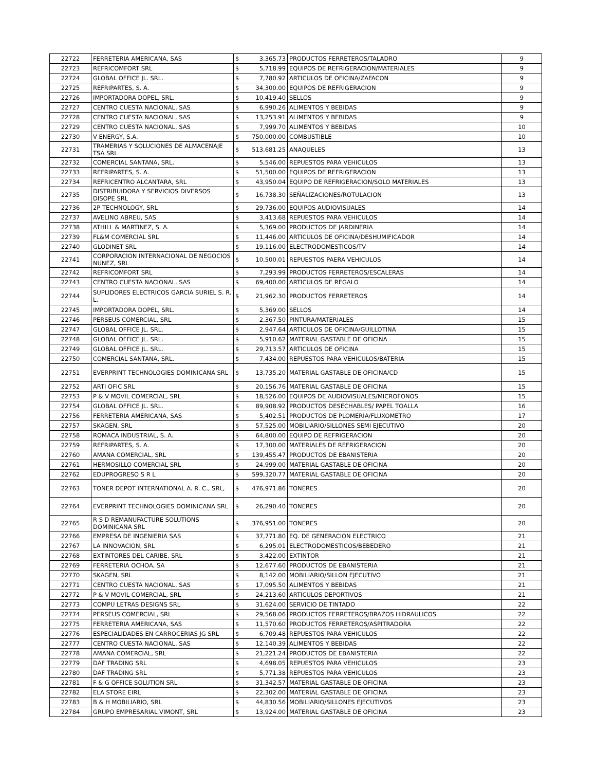| 22722 | FERRETERIA AMERICANA, SAS | $ | 3,365.73 | PRODUCTOS FERRETEROS/TALADRO | 9 |
| 22723 | REFRICOMFORT SRL | $ | 5,718.99 | EQUIPOS DE REFRIGERACION/MATERIALES | 9 |
| 22724 | GLOBAL OFFICE JL. SRL. | $ | 7,780.92 | ARTICULOS DE OFICINA/ZAFACON | 9 |
| 22725 | REFRIPARTES, S. A. | $ | 34,300.00 | EQUIPOS DE REFRIGERACION | 9 |
| 22726 | IMPORTADORA DOPEL, SRL. | $ | 10,419.40 | SELLOS | 9 |
| 22727 | CENTRO CUESTA NACIONAL, SAS | $ | 6,990.26 | ALIMENTOS Y BEBIDAS | 9 |
| 22728 | CENTRO CUESTA NACIONAL, SAS | $ | 13,253.91 | ALIMENTOS Y BEBIDAS | 9 |
| 22729 | CENTRO CUESTA NACIONAL, SAS | $ | 7,999.70 | ALIMENTOS Y BEBIDAS | 10 |
| 22730 | V ENERGY, S.A. | $ | 750,000.00 | COMBUSTIBLE | 10 |
| 22731 | TRAMERIAS Y SOLUCIONES DE ALMACENAJE TSA SRL | $ | 513,681.25 | ANAQUELES | 13 |
| 22732 | COMERCIAL SANTANA, SRL. | $ | 5,546.00 | REPUESTOS PARA VEHICULOS | 13 |
| 22733 | REFRIPARTES, S. A. | $ | 51,500.00 | EQUIPOS DE REFRIGERACION | 13 |
| 22734 | REFRICENTRO ALCANTARA, SRL | $ | 43,950.04 | EQUIPO DE REFRIGERACION/SOLO MATERIALES | 13 |
| 22735 | DISTRIBUIDORA Y SERVICIOS DIVERSOS DISOPE SRL | $ | 16,738.30 | SEÑALIZACIONES/ROTULACION | 13 |
| 22736 | 2P TECHNOLOGY, SRL | $ | 29,736.00 | EQUIPOS AUDIOVISUALES | 14 |
| 22737 | AVELINO ABREU, SAS | $ | 3,413.68 | REPUESTOS PARA VEHICULOS | 14 |
| 22738 | ATHILL & MARTINEZ, S. A. | $ | 5,369.00 | PRODUCTOS DE JARDINERIA | 14 |
| 22739 | FL&M COMERCIAL SRL | $ | 11,446.00 | ARTICULOS DE OFICINA/DESHUMIFICADOR | 14 |
| 22740 | GLODINET SRL | $ | 19,116.00 | ELECTRODOMESTICOS/TV | 14 |
| 22741 | CORPORACION INTERNACIONAL DE NEGOCIOS NUNEZ, SRL | $ | 10,500.01 | REPUESTOS PAERA VEHICULOS | 14 |
| 22742 | REFRICOMFORT SRL | $ | 7,293.99 | PRODUCTOS FERRETEROS/ESCALERAS | 14 |
| 22743 | CENTRO CUESTA NACIONAL, SAS | $ | 69,400.00 | ARTICULOS DE REGALO | 14 |
| 22744 | SUPLIDORES ELECTRICOS GARCIA SURIEL S. R. L. | $ | 21,962.30 | PRODUCTOS FERRETEROS | 14 |
| 22745 | IMPORTADORA DOPEL, SRL. | $ | 5,369.00 | SELLOS | 14 |
| 22746 | PERSEUS COMERCIAL, SRL | $ | 2,367.50 | PINTURA/MATERIALES | 15 |
| 22747 | GLOBAL OFFICE JL. SRL. | $ | 2,947.64 | ARTICULOS DE OFICINA/GUILLOTINA | 15 |
| 22748 | GLOBAL OFFICE JL. SRL. | $ | 5,910.62 | MATERIAL GASTABLE DE OFICINA | 15 |
| 22749 | GLOBAL OFFICE JL. SRL. | $ | 29,713.57 | ARTICULOS DE OFICINA | 15 |
| 22750 | COMERCIAL SANTANA, SRL. | $ | 7,434.00 | REPUESTOS PARA VEHICULOS/BATERIA | 15 |
| 22751 | EVERPRINT TECHNOLOGIES DOMINICANA SRL | $ | 13,735.20 | MATERIAL GASTABLE DE OFICINA/CD | 15 |
| 22752 | ARTI OFIC SRL | $ | 20,156.76 | MATERIAL GASTABLE DE OFICINA | 15 |
| 22753 | P & V MOVIL COMERCIAL, SRL | $ | 18,526.00 | EQUIPOS DE AUDIOVISUALES/MICROFONOS | 15 |
| 22754 | GLOBAL OFFICE JL. SRL. | $ | 89,908.92 | PRODUCTOS DESECHABLES/ PAPEL TOALLA | 16 |
| 22756 | FERRETERIA AMERICANA, SAS | $ | 5,402.51 | PRODUCTOS DE PLOMERIA/FLUXOMETRO | 17 |
| 22757 | SKAGEN, SRL | $ | 57,525.00 | MOBILIARIO/SILLONES SEMI EJECUTIVO | 20 |
| 22758 | ROMACA INDUSTRIAL, S. A. | $ | 64,800.00 | EQUIPO DE REFRIGERACION | 20 |
| 22759 | REFRIPARTES, S. A. | $ | 17,300.00 | MATERIALES DE REFRIGERACION | 20 |
| 22760 | AMANA COMERCIAL, SRL | $ | 139,455.47 | PRODUCTOS DE EBANISTERIA | 20 |
| 22761 | HERMOSILLO COMERCIAL SRL | $ | 24,999.00 | MATERIAL GASTABLE DE OFICINA | 20 |
| 22762 | EDUPROGRESO S R L | $ | 599,320.77 | MATERIAL GASTABLE DE OFICINA | 20 |
| 22763 | TONER DEPOT INTERNATIONAL A. R. C., SRL, | $ | 476,971.86 | TONERES | 20 |
| 22764 | EVERPRINT TECHNOLOGIES DOMINICANA SRL | $ | 26,290.40 | TONERES | 20 |
| 22765 | R S D REMANUFACTURE SOLUTIONS DOMINICANA SRL | $ | 376,951.00 | TONERES | 20 |
| 22766 | EMPRESA DE INGENIERIA SAS | $ | 37,771.80 | EQ. DE GENERACION ELECTRICO | 21 |
| 22767 | LA INNOVACION, SRL | $ | 6,295.01 | ELECTRODOMESTICOS/BEBEDERO | 21 |
| 22768 | EXTINTORES DEL CARIBE, SRL | $ | 3,422.00 | EXTINTOR | 21 |
| 22769 | FERRETERIA OCHOA, SA | $ | 12,677.60 | PRODUCTOS DE EBANISTERIA | 21 |
| 22770 | SKAGEN, SRL | $ | 8,142.00 | MOBILIARIO/SILLON EJECUTIVO | 21 |
| 22771 | CENTRO CUESTA NACIONAL, SAS | $ | 17,095.50 | ALIMENTOS Y BEBIDAS | 21 |
| 22772 | P & V MOVIL COMERCIAL, SRL | $ | 24,213.60 | ARTICULOS DEPORTIVOS | 21 |
| 22773 | COMPU LETRAS DESIGNS SRL | $ | 31,624.00 | SERVICIO DE TINTADO | 22 |
| 22774 | PERSEUS COMERCIAL, SRL | $ | 29,568.06 | PRODUCTOS FERRETEROS/BRAZOS HIDRAULICOS | 22 |
| 22775 | FERRETERIA AMERICANA, SAS | $ | 11,570.60 | PRODUCTOS FERRETEROS/ASPITRADORA | 22 |
| 22776 | ESPECIALIDADES EN CARROCERIAS JG SRL | $ | 6,709.48 | REPUESTOS PARA VEHICULOS | 22 |
| 22777 | CENTRO CUESTA NACIONAL, SAS | $ | 12,140.39 | ALIMENTOS Y BEBIDAS | 22 |
| 22778 | AMANA COMERCIAL, SRL | $ | 21,221.24 | PRODUCTOS DE EBANISTERIA | 22 |
| 22779 | DAF TRADING SRL | $ | 4,698.05 | REPUESTOS PARA VEHICULOS | 23 |
| 22780 | DAF TRADING SRL | $ | 5,771.38 | REPUESTOS PARA VEHICULOS | 23 |
| 22781 | F & G OFFICE SOLUTION SRL | $ | 31,342.57 | MATERIAL GASTABLE DE OFICINA | 23 |
| 22782 | ELA STORE EIRL | $ | 22,302.00 | MATERIAL GASTABLE DE OFICINA | 23 |
| 22783 | B & H MOBILIARIO, SRL | $ | 44,830.56 | MOBILIARIO/SILLONES EJECUTIVOS | 23 |
| 22784 | GRUPO EMPRESARIAL VIMONT, SRL | $ | 13,924.00 | MATERIAL GASTABLE DE OFICINA | 23 |